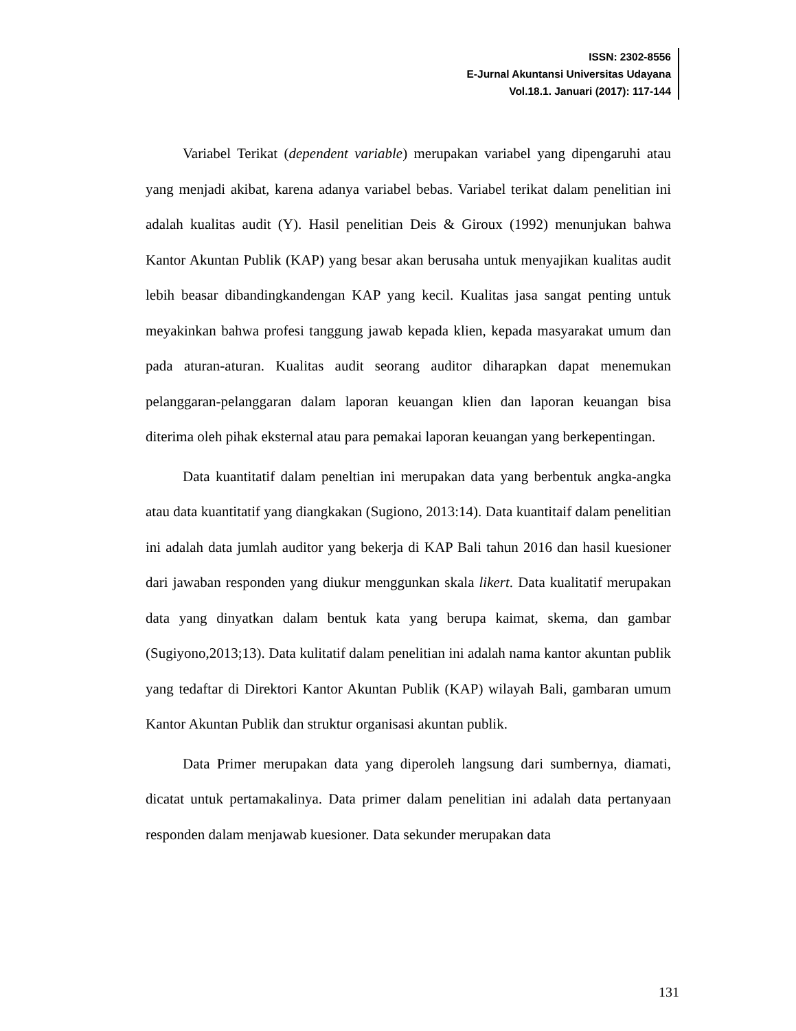ISSN: 2302-8556
E-Jurnal Akuntansi Universitas Udayana
Vol.18.1. Januari (2017): 117-144
Variabel Terikat (dependent variable) merupakan variabel yang dipengaruhi atau yang menjadi akibat, karena adanya variabel bebas. Variabel terikat dalam penelitian ini adalah kualitas audit (Y). Hasil penelitian Deis & Giroux (1992) menunjukan bahwa Kantor Akuntan Publik (KAP) yang besar akan berusaha untuk menyajikan kualitas audit lebih beasar dibandingkandengan KAP yang kecil. Kualitas jasa sangat penting untuk meyakinkan bahwa profesi tanggung jawab kepada klien, kepada masyarakat umum dan pada aturan-aturan. Kualitas audit seorang auditor diharapkan dapat menemukan pelanggaran-pelanggaran dalam laporan keuangan klien dan laporan keuangan bisa diterima oleh pihak eksternal atau para pemakai laporan keuangan yang berkepentingan.
Data kuantitatif dalam peneltian ini merupakan data yang berbentuk angka-angka atau data kuantitatif yang diangkakan (Sugiono, 2013:14). Data kuantitaif dalam penelitian ini adalah data jumlah auditor yang bekerja di KAP Bali tahun 2016 dan hasil kuesioner dari jawaban responden yang diukur menggunkan skala likert. Data kualitatif merupakan data yang dinyatkan dalam bentuk kata yang berupa kaimat, skema, dan gambar (Sugiyono,2013;13). Data kulitatif dalam penelitian ini adalah nama kantor akuntan publik yang tedaftar di Direktori Kantor Akuntan Publik (KAP) wilayah Bali, gambaran umum Kantor Akuntan Publik dan struktur organisasi akuntan publik.
Data Primer merupakan data yang diperoleh langsung dari sumbernya, diamati, dicatat untuk pertamakalinya. Data primer dalam penelitian ini adalah data pertanyaan responden dalam menjawab kuesioner. Data sekunder merupakan data
131